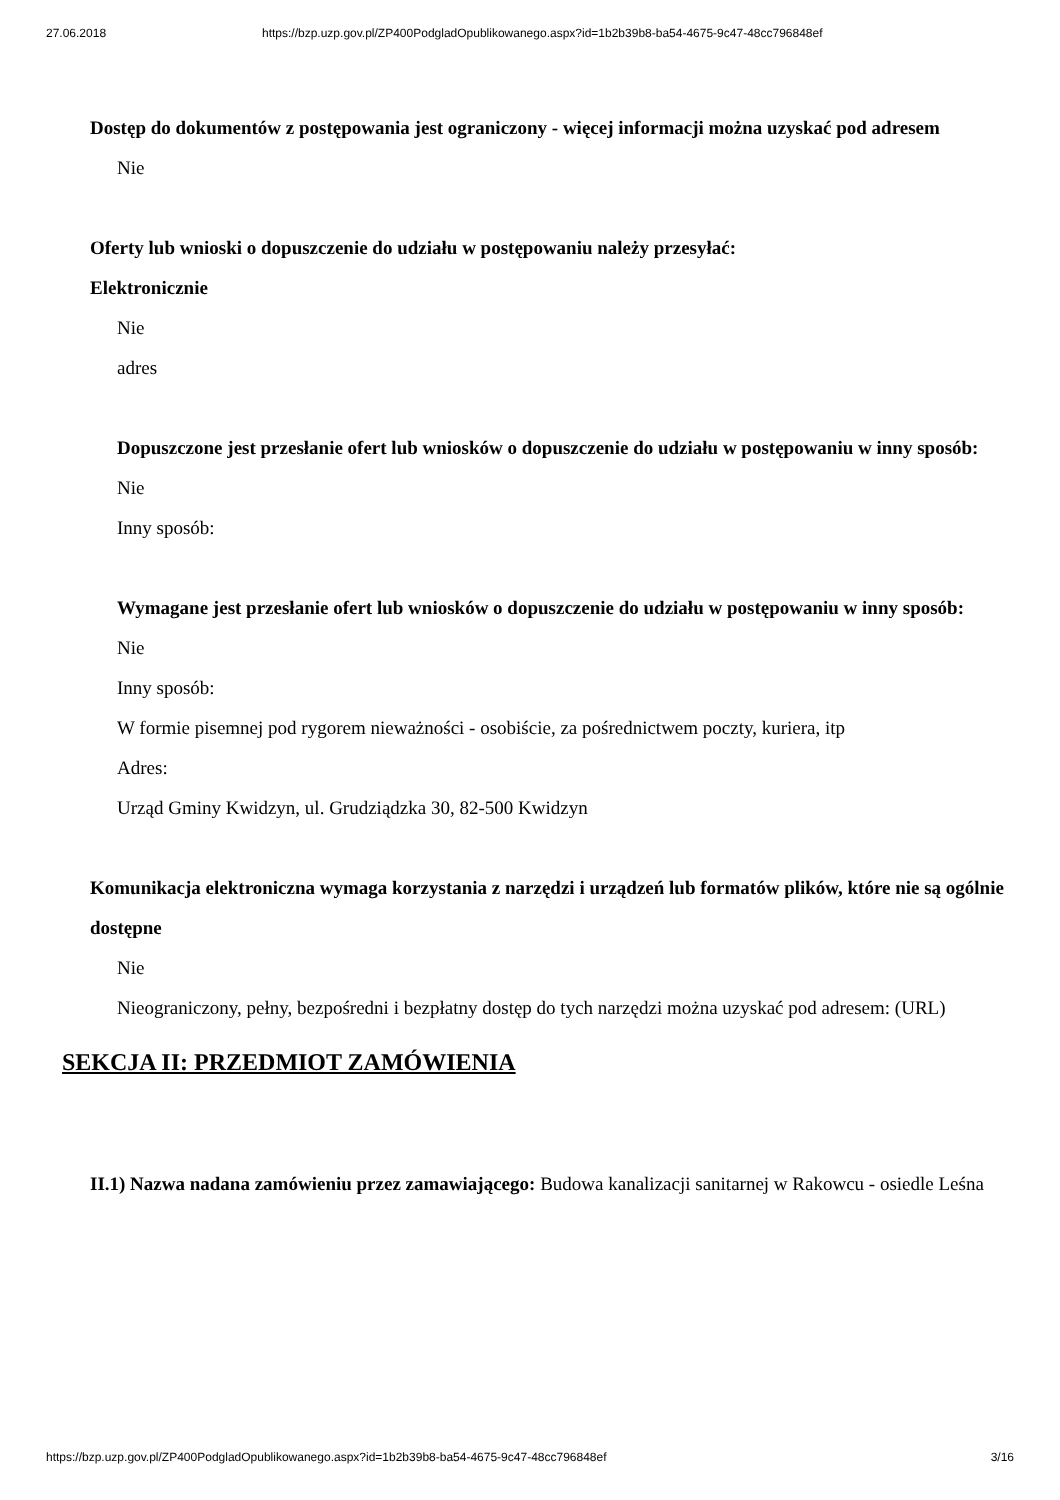27.06.2018 https://bzp.uzp.gov.pl/ZP400PodgladOpublikowanego.aspx?id=1b2b39b8-ba54-4675-9c47-48cc796848ef
Dostęp do dokumentów z postępowania jest ograniczony - więcej informacji można uzyskać pod adresem
Nie
Oferty lub wnioski o dopuszczenie do udziału w postępowaniu należy przesyłać:
Elektronicznie
Nie
adres
Dopuszczone jest przesłanie ofert lub wniosków o dopuszczenie do udziału w postępowaniu w inny sposób:
Nie
Inny sposób:
Wymagane jest przesłanie ofert lub wniosków o dopuszczenie do udziału w postępowaniu w inny sposób:
Nie
Inny sposób:
W formie pisemnej pod rygorem nieważności - osobiście, za pośrednictwem poczty, kuriera, itp
Adres:
Urząd Gminy Kwidzyn, ul. Grudziądzka 30, 82-500 Kwidzyn
Komunikacja elektroniczna wymaga korzystania z narzędzi i urządzeń lub formatów plików, które nie są ogólnie dostępne
Nie
Nieograniczony, pełny, bezpośredni i bezpłatny dostęp do tych narzędzi można uzyskać pod adresem: (URL)
SEKCJA II: PRZEDMIOT ZAMÓWIENIA
II.1) Nazwa nadana zamówieniu przez zamawiającego: Budowa kanalizacji sanitarnej w Rakowcu - osiedle Leśna
https://bzp.uzp.gov.pl/ZP400PodgladOpublikowanego.aspx?id=1b2b39b8-ba54-4675-9c47-48cc796848ef 3/16